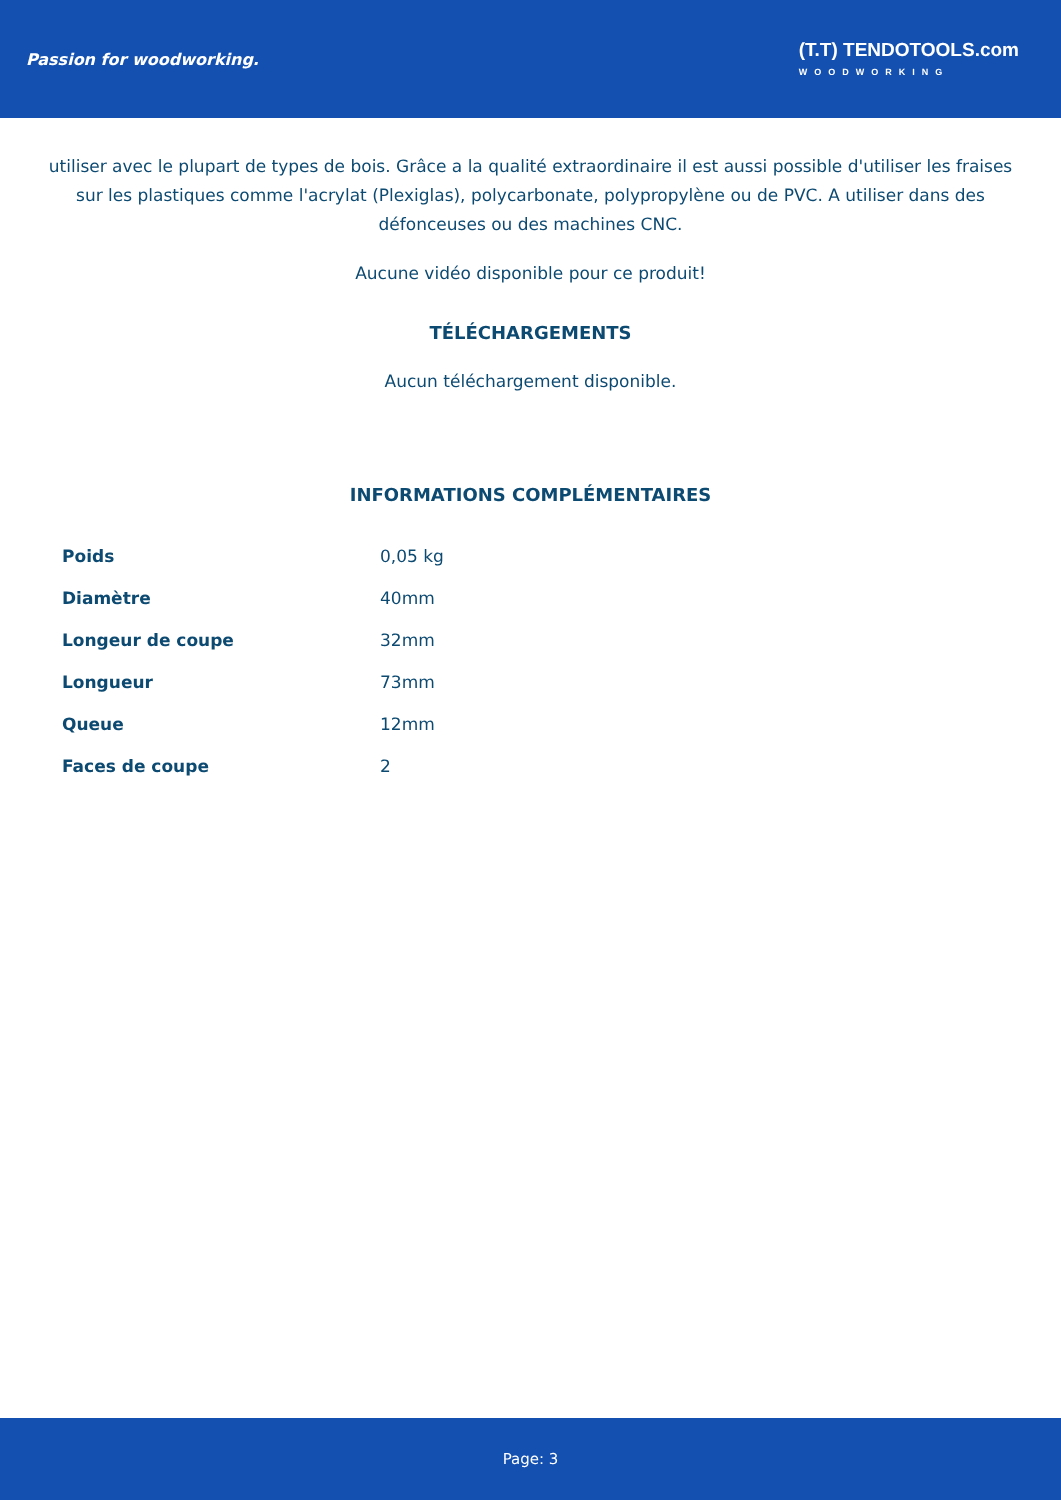Passion for woodworking.
(T.T) TENDOTOOLS.com
WOODWORKING
utiliser avec le plupart de types de bois. Grâce a la qualité extraordinaire il est aussi possible d'utiliser les fraises sur les plastiques comme l'acrylat (Plexiglas), polycarbonate, polypropylène ou de PVC. A utiliser dans des défonceuses ou des machines CNC.
Aucune vidéo disponible pour ce produit!
TÉLÉCHARGEMENTS
Aucun téléchargement disponible.
INFORMATIONS COMPLÉMENTAIRES
| Poids | 0,05 kg |
| Diamètre | 40mm |
| Longeur de coupe | 32mm |
| Longueur | 73mm |
| Queue | 12mm |
| Faces de coupe | 2 |
Page: 3